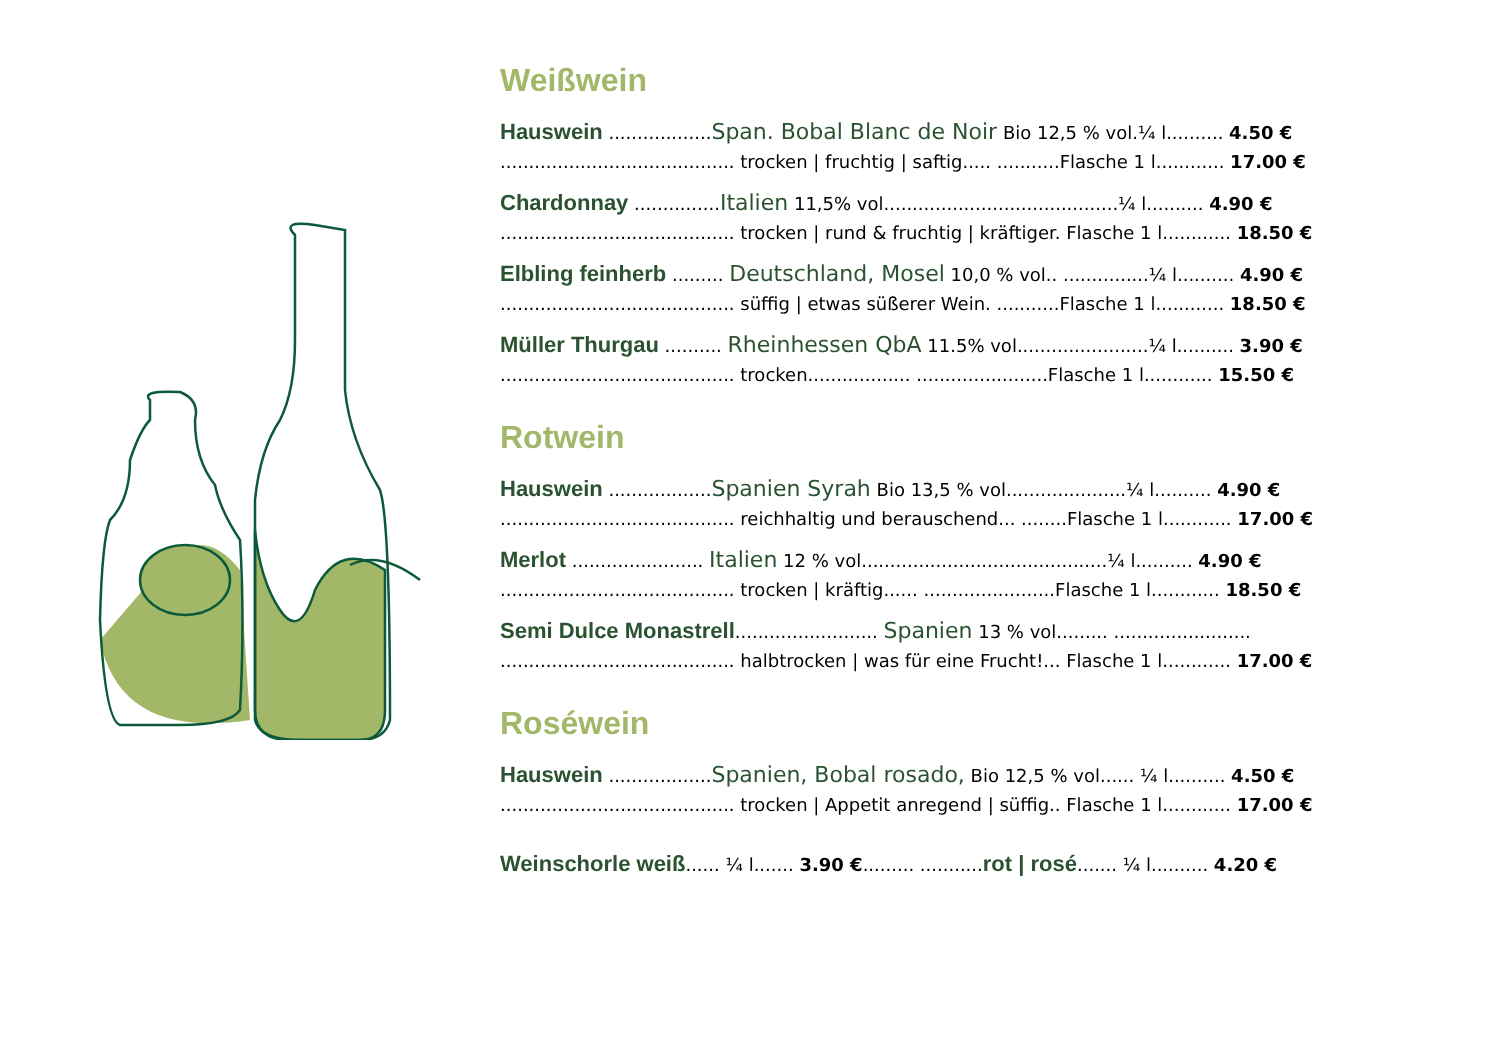Weißwein
Hauswein ..................Span. Bobal Blanc de Noir Bio 12,5 % vol.¼ l.......... 4.50 €
......................................... trocken | fruchtig | saftig..... ...........Flasche 1 l............ 17.00 €
Chardonnay ...............Italien 11,5% vol.........................................¼ l.......... 4.90 €
......................................... trocken | rund & fruchtig | kräftiger. Flasche 1 l............ 18.50 €
Elbling feinherb ......... Deutschland, Mosel 10,0 % vol.. ...............¼ l.......... 4.90 €
......................................... süffig | etwas süßerer Wein. ...........Flasche 1 l............ 18.50 €
Müller Thurgau .......... Rheinhessen QbA 11.5% vol.......................¼ l.......... 3.90 €
......................................... trocken.................. .......................Flasche 1 l............ 15.50 €
Rotwein
Hauswein ..................Spanien Syrah Bio 13,5 % vol.....................¼ l.......... 4.90 €
......................................... reichhaltig und berauschend... ........Flasche 1 l............ 17.00 €
Merlot ....................... Italien 12 % vol...........................................¼ l.......... 4.90 €
......................................... trocken | kräftig...... .......................Flasche 1 l............ 18.50 €
Semi Dulce Monastrell......................... Spanien 13 % vol......... ........................
......................................... halbtrocken | was für eine Frucht!... Flasche 1 l............ 17.00 €
Roséwein
Hauswein ..................Spanien, Bobal rosado, Bio 12,5 % vol...... ¼ l.......... 4.50 €
......................................... trocken | Appetit anregend | süffig.. Flasche 1 l............ 17.00 €
Weinschorle weiß...... ¼ l....... 3.90 €......... ...........rot | rosé....... ¼ l.......... 4.20 €